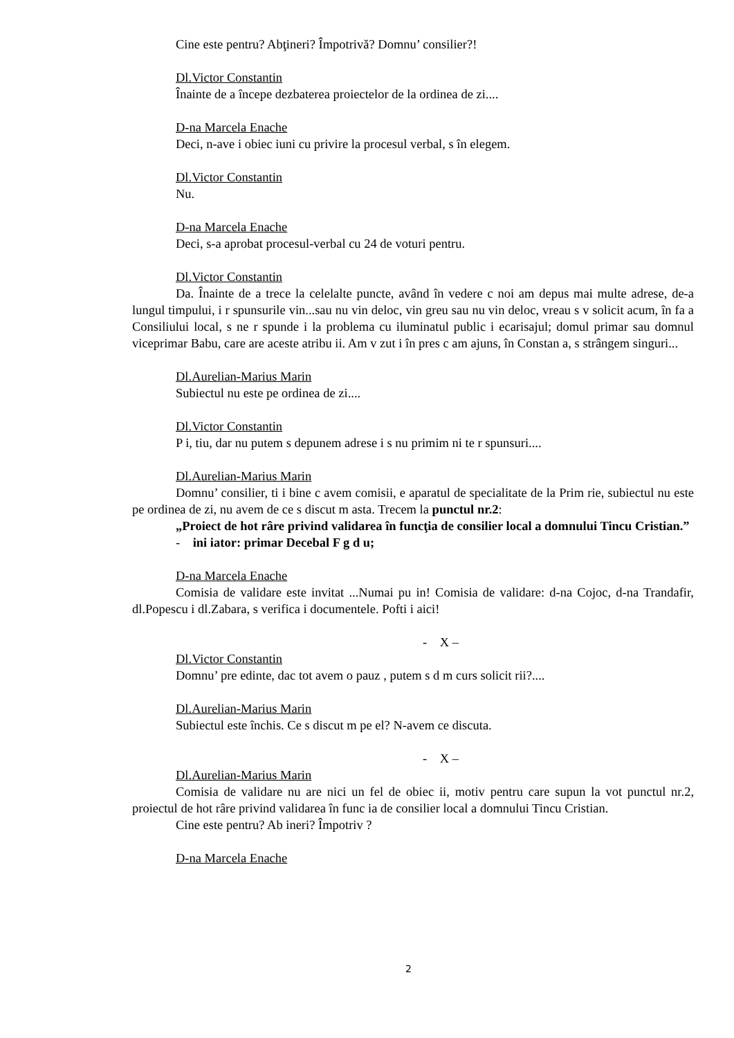Cine este pentru? Abţineri? Împotrivă? Domnu’ consilier?!
Dl.Victor Constantin
Înainte de a începe dezbaterea proiectelor de la ordinea de zi....
D-na Marcela Enache
Deci, n-ave i obiec iuni cu privire la procesul verbal, s în elegem.
Dl.Victor Constantin
Nu.
D-na Marcela Enache
Deci, s-a aprobat procesul-verbal cu 24 de voturi pentru.
Dl.Victor Constantin
Da. Înainte de a trece la celelalte puncte, având în vedere c noi am depus mai multe adrese, de-a lungul timpului, i r spunsurile vin...sau nu vin deloc, vin greu sau nu vin deloc, vreau s v solicit acum, în fa a Consiliului local, s ne r spunde i la problema cu iluminatul public i ecarisajul; domul primar sau domnul viceprimar Babu, care are aceste atribu ii. Am v zut i în pres c am ajuns, în Constan a, s strângem singuri...
Dl.Aurelian-Marius Marin
Subiectul nu este pe ordinea de zi....
Dl.Victor Constantin
P i, tiu, dar nu putem s depunem adrese i s nu primim ni te r spunsuri....
Dl.Aurelian-Marius Marin
Domnu’ consilier, ti i bine c avem comisii, e aparatul de specialitate de la Prim rie, subiectul nu este pe ordinea de zi, nu avem de ce s discut m asta. Trecem la punctul nr.2:
„Proiect de hot râre privind validarea în funcţia de consilier local a domnului Tincu Cristian.”
- ini iator: primar Decebal F g d u;
D-na Marcela Enache
Comisia de validare este invitat ...Numai pu in! Comisia de validare: d-na Cojoc, d-na Trandafir, dl.Popescu i dl.Zabara, s verifica i documentele. Pofti i aici!
- X –
Dl.Victor Constantin
Domnu’ pre edinte, dac tot avem o pauz , putem s d m curs solicit rii?....
Dl.Aurelian-Marius Marin
Subiectul este închis. Ce s discut m pe el? N-avem ce discuta.
- X –
Dl.Aurelian-Marius Marin
Comisia de validare nu are nici un fel de obiec ii, motiv pentru care supun la vot punctul nr.2, proiectul de hot râre privind validarea în func ia de consilier local a domnului Tincu Cristian.
Cine este pentru? Ab ineri? Împotriv ?
D-na Marcela Enache
2